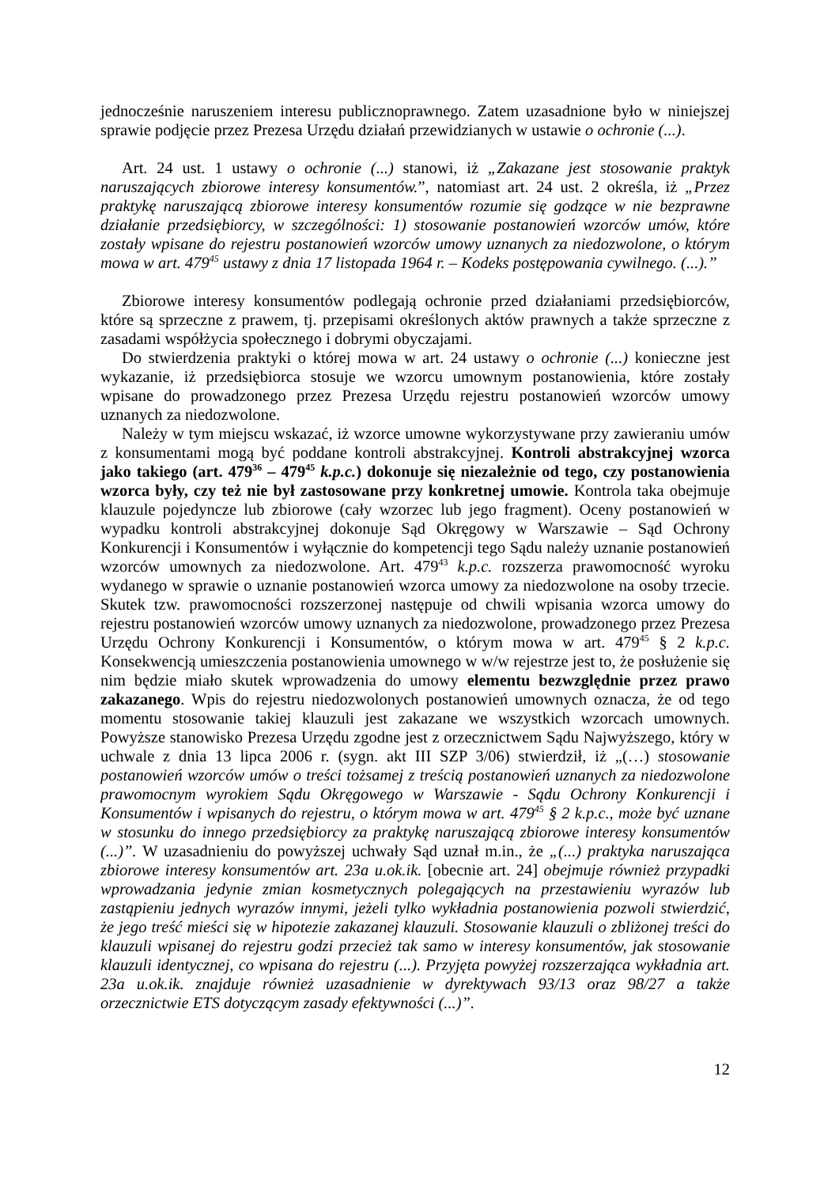jednocześnie naruszeniem interesu publicznoprawnego. Zatem uzasadnione było w niniejszej sprawie podjęcie przez Prezesa Urzędu działań przewidzianych w ustawie o ochronie (...).
Art. 24 ust. 1 ustawy o ochronie (...) stanowi, iż „Zakazane jest stosowanie praktyk naruszających zbiorowe interesy konsumentów.”, natomiast art. 24 ust. 2 określa, iż „Przez praktykę naruszającą zbiorowe interesy konsumentów rozumie się godzące w nie bezprawne działanie przedsiębiorcy, w szczególności: 1) stosowanie postanowień wzorców umów, które zostały wpisane do rejestru postanowień wzorców umowy uznanych za niedozwolone, o którym mowa w art. 479<sup>45</sup> ustawy z dnia 17 listopada 1964 r. – Kodeks postępowania cywilnego. (...).”
Zbiorowe interesy konsumentów podlegają ochronie przed działaniami przedsiębiorców, które są sprzeczne z prawem, tj. przepisami określonych aktów prawnych a także sprzeczne z zasadami współżycia społecznego i dobrymi obyczajami.
Do stwierdzenia praktyki o której mowa w art. 24 ustawy o ochronie (...) konieczne jest wykazanie, iż przedsiębiorca stosuje we wzorcu umownym postanowienia, które zostały wpisane do prowadzonego przez Prezesa Urzędu rejestru postanowień wzorców umowy uznanych za niedozwolone.
Należy w tym miejscu wskazać, iż wzorce umowne wykorzystywane przy zawieraniu umów z konsumentami mogą być poddane kontroli abstrakcyjnej. Kontroli abstrakcyjnej wzorca jako takiego (art. 479<sup>36</sup> – 479<sup>45</sup> k.p.c.) dokonuje się niezależnie od tego, czy postanowienia wzorca były, czy też nie był zastosowane przy konkretnej umowie. Kontrola taka obejmuje klauzule pojedyncze lub zbiorowe (cały wzorzec lub jego fragment). Oceny postanowień w wypadku kontroli abstrakcyjnej dokonuje Sąd Okręgowy w Warszawie – Sąd Ochrony Konkurencji i Konsumentów i wyłącznie do kompetencji tego Sądu należy uznanie postanowień wzorców umownych za niedozwolone. Art. 479<sup>43</sup> k.p.c. rozszerza prawomocność wyroku wydanego w sprawie o uznanie postanowień wzorca umowy za niedozwolone na osoby trzecie. Skutek tzw. prawomocności rozszerzonej następuje od chwili wpisania wzorca umowy do rejestru postanowień wzorców umowy uznanych za niedozwolone, prowadzonego przez Prezesa Urzędu Ochrony Konkurencji i Konsumentów, o którym mowa w art. 479<sup>45</sup> § 2 k.p.c. Konsekwencją umieszczenia postanowienia umownego w w/w rejestrze jest to, że posłużenie się nim będzie miało skutek wprowadzenia do umowy elementu bezwzględnie przez prawo zakazanego. Wpis do rejestru niedozwolonych postanowień umownych oznacza, że od tego momentu stosowanie takiej klauzuli jest zakazane we wszystkich wzorcach umownych. Powyższe stanowisko Prezesa Urzędu zgodne jest z orzecznictwem Sądu Najwyższego, który w uchwale z dnia 13 lipca 2006 r. (sygn. akt III SZP 3/06) stwierdził, iż „(…) stosowanie postanowień wzorców umów o treści tożsamej z treścią postanowień uznanych za niedozwolone prawomocnym wyrokiem Sądu Okręgowego w Warszawie - Sądu Ochrony Konkurencji i Konsumentów i wpisanych do rejestru, o którym mowa w art. 479<sup>45</sup> § 2 k.p.c., może być uznane w stosunku do innego przedsiębiorcy za praktykę naruszającą zbiorowe interesy konsumentów (...)”. W uzasadnieniu do powyższej uchwały Sąd uznał m.in., że „(...) praktyka naruszająca zbiorowe interesy konsumentów art. 23a u.ok.ik. [obecnie art. 24] obejmuje również przypadki wprowadzania jedynie zmian kosmetycznych polegających na przestawieniu wyrazów lub zastąpieniu jednych wyrazów innymi, jeżeli tylko wykładnia postanowienia pozwoli stwierdzić, że jego treść mieści się w hipotezie zakazanej klauzuli. Stosowanie klauzuli o zbliżonej treści do klauzuli wpisanej do rejestru godzi przecież tak samo w interesy konsumentów, jak stosowanie klauzuli identycznej, co wpisana do rejestru (...). Przyjęta powyżej rozszerzająca wykładnia art. 23a u.ok.ik. znajduje również uzasadnienie w dyrektywach 93/13 oraz 98/27 a także orzecznictwie ETS dotyczącym zasady efektywności (...)”.
12